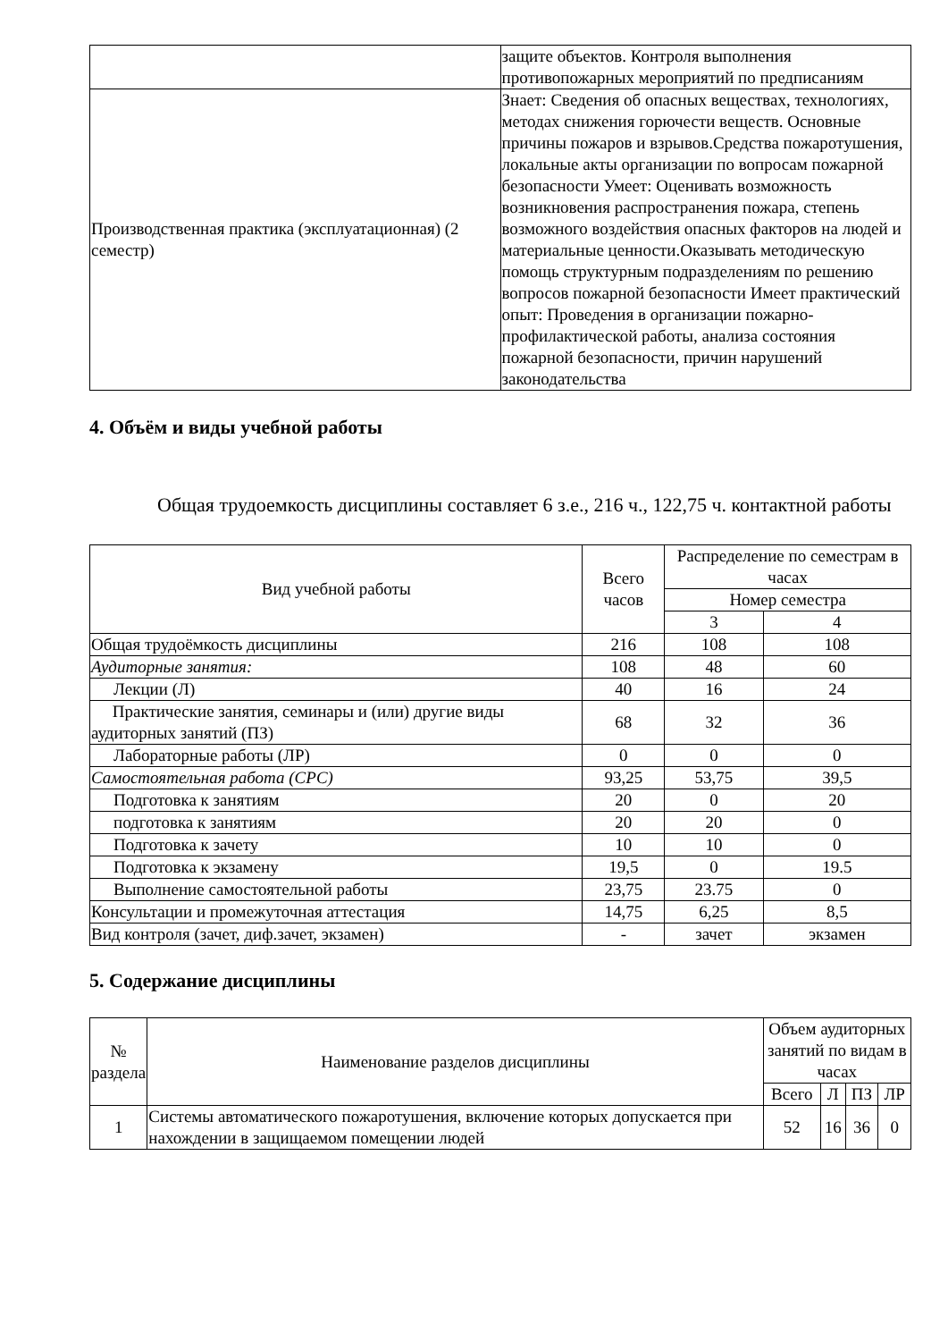| | защите объектов. Контроля выполнения противопожарных мероприятий по предписаниям |
| Производственная практика (эксплуатационная) (2 семестр) | Знает: Сведения об опасных веществах, технологиях, методах снижения горючести веществ. Основные причины пожаров и взрывов.Средства пожаротушения, локальные акты организации по вопросам пожарной безопасности Умеет: Оценивать возможность возникновения распространения пожара, степень возможного воздействия опасных факторов на людей и материальные ценности.Оказывать методическую помощь структурным подразделениям по решению вопросов пожарной безопасности Имеет практический опыт: Проведения в организации пожарно-профилактической работы, анализа состояния пожарной безопасности, причин нарушений законодательства |
4. Объём и виды учебной работы
Общая трудоемкость дисциплины составляет 6 з.е., 216 ч., 122,75 ч. контактной работы
| Вид учебной работы | Всего часов | Распределение по семестрам в часах | |
| --- | --- | --- | --- |
| | | Номер семестра | |
| | | 3 | 4 |
| Общая трудоёмкость дисциплины | 216 | 108 | 108 |
| Аудиторные занятия: | 108 | 48 | 60 |
| Лекции (Л) | 40 | 16 | 24 |
| Практические занятия, семинары и (или) другие виды аудиторных занятий (ПЗ) | 68 | 32 | 36 |
| Лабораторные работы (ЛР) | 0 | 0 | 0 |
| Самостоятельная работа (СРС) | 93,25 | 53,75 | 39,5 |
| Подготовка к занятиям | 20 | 0 | 20 |
| подготовка к занятиям | 20 | 20 | 0 |
| Подготовка к зачету | 10 | 10 | 0 |
| Подготовка к экзамену | 19,5 | 0 | 19.5 |
| Выполнение самостоятельной работы | 23,75 | 23.75 | 0 |
| Консультации и промежуточная аттестация | 14,75 | 6,25 | 8,5 |
| Вид контроля (зачет, диф.зачет, экзамен) | - | зачет | экзамен |
5. Содержание дисциплины
| № раздела | Наименование разделов дисциплины | Объем аудиторных занятий по видам в часах | | | |
| --- | --- | --- | --- | --- | --- |
| | | Всего | Л | ПЗ | ЛР |
| 1 | Системы автоматического пожаротушения, включение которых допускается при нахождении в защищаемом помещении людей | 52 | 16 | 36 | 0 |